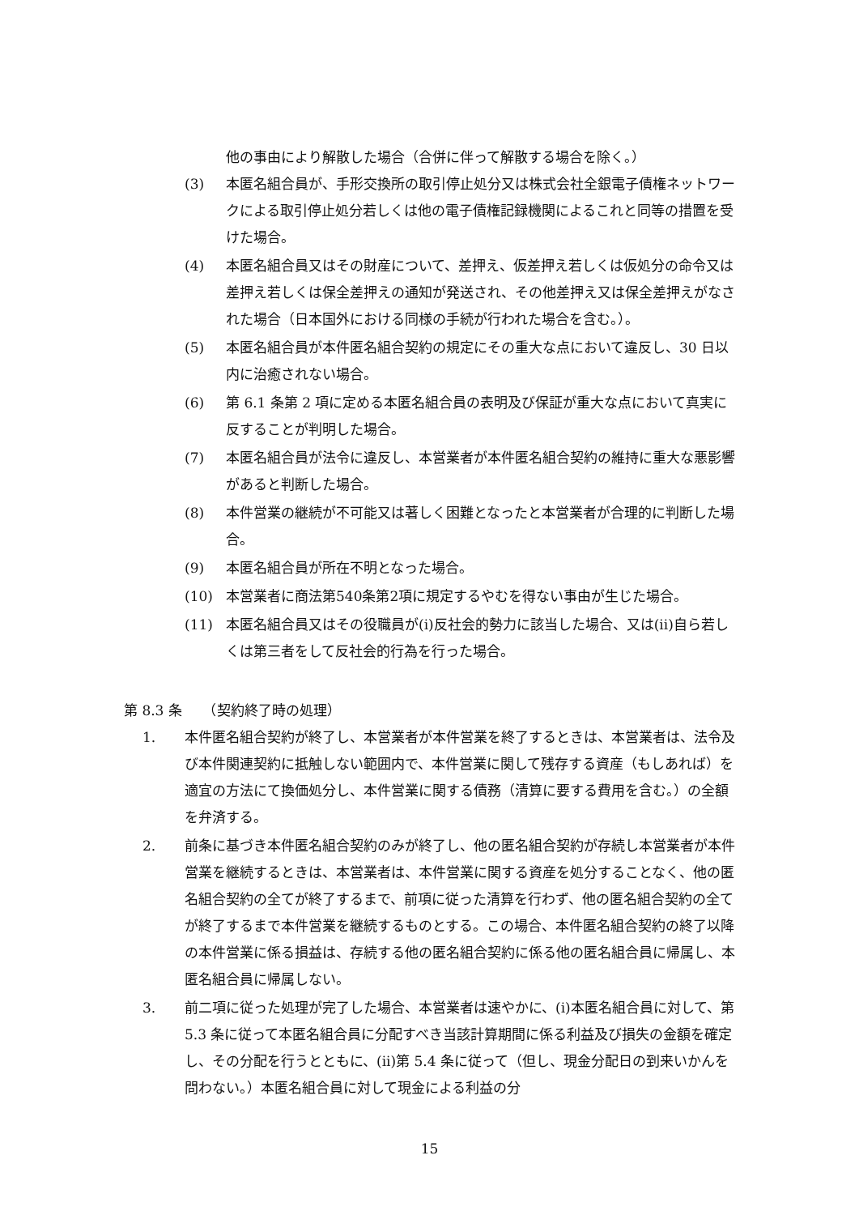他の事由により解散した場合（合併に伴って解散する場合を除く。）
(3) 本匿名組合員が、手形交換所の取引停止処分又は株式会社全銀電子債権ネットワークによる取引停止処分若しくは他の電子債権記録機関によるこれと同等の措置を受けた場合。
(4) 本匿名組合員又はその財産について、差押え、仮差押え若しくは仮処分の命令又は差押え若しくは保全差押えの通知が発送され、その他差押え又は保全差押えがなされた場合（日本国外における同様の手続が行われた場合を含む。）。
(5) 本匿名組合員が本件匿名組合契約の規定にその重大な点において違反し、30 日以内に治癒されない場合。
(6) 第 6.1 条第 2 項に定める本匿名組合員の表明及び保証が重大な点において真実に反することが判明した場合。
(7) 本匿名組合員が法令に違反し、本営業者が本件匿名組合契約の維持に重大な悪影響があると判断した場合。
(8) 本件営業の継続が不可能又は著しく困難となったと本営業者が合理的に判断した場合。
(9) 本匿名組合員が所在不明となった場合。
(10) 本営業者に商法第540条第2項に規定するやむを得ない事由が生じた場合。
(11) 本匿名組合員又はその役職員が(i)反社会的勢力に該当した場合、又は(ii)自ら若しくは第三者をして反社会的行為を行った場合。
第 8.3 条　　（契約終了時の処理）
1. 本件匿名組合契約が終了し、本営業者が本件営業を終了するときは、本営業者は、法令及び本件関連契約に抵触しない範囲内で、本件営業に関して残存する資産（もしあれば）を適宜の方法にて換価処分し、本件営業に関する債務（清算に要する費用を含む。）の全額を弁済する。
2. 前条に基づき本件匿名組合契約のみが終了し、他の匿名組合契約が存続し本営業者が本件営業を継続するときは、本営業者は、本件営業に関する資産を処分することなく、他の匿名組合契約の全てが終了するまで、前項に従った清算を行わず、他の匿名組合契約の全てが終了するまで本件営業を継続するものとする。この場合、本件匿名組合契約の終了以降の本件営業に係る損益は、存続する他の匿名組合契約に係る他の匿名組合員に帰属し、本匿名組合員に帰属しない。
3. 前二項に従った処理が完了した場合、本営業者は速やかに、(i)本匿名組合員に対して、第 5.3 条に従って本匿名組合員に分配すべき当該計算期間に係る利益及び損失の金額を確定し、その分配を行うとともに、(ii)第 5.4 条に従って（但し、現金分配日の到来いかんを問わない。）本匿名組合員に対して現金による利益の分
15